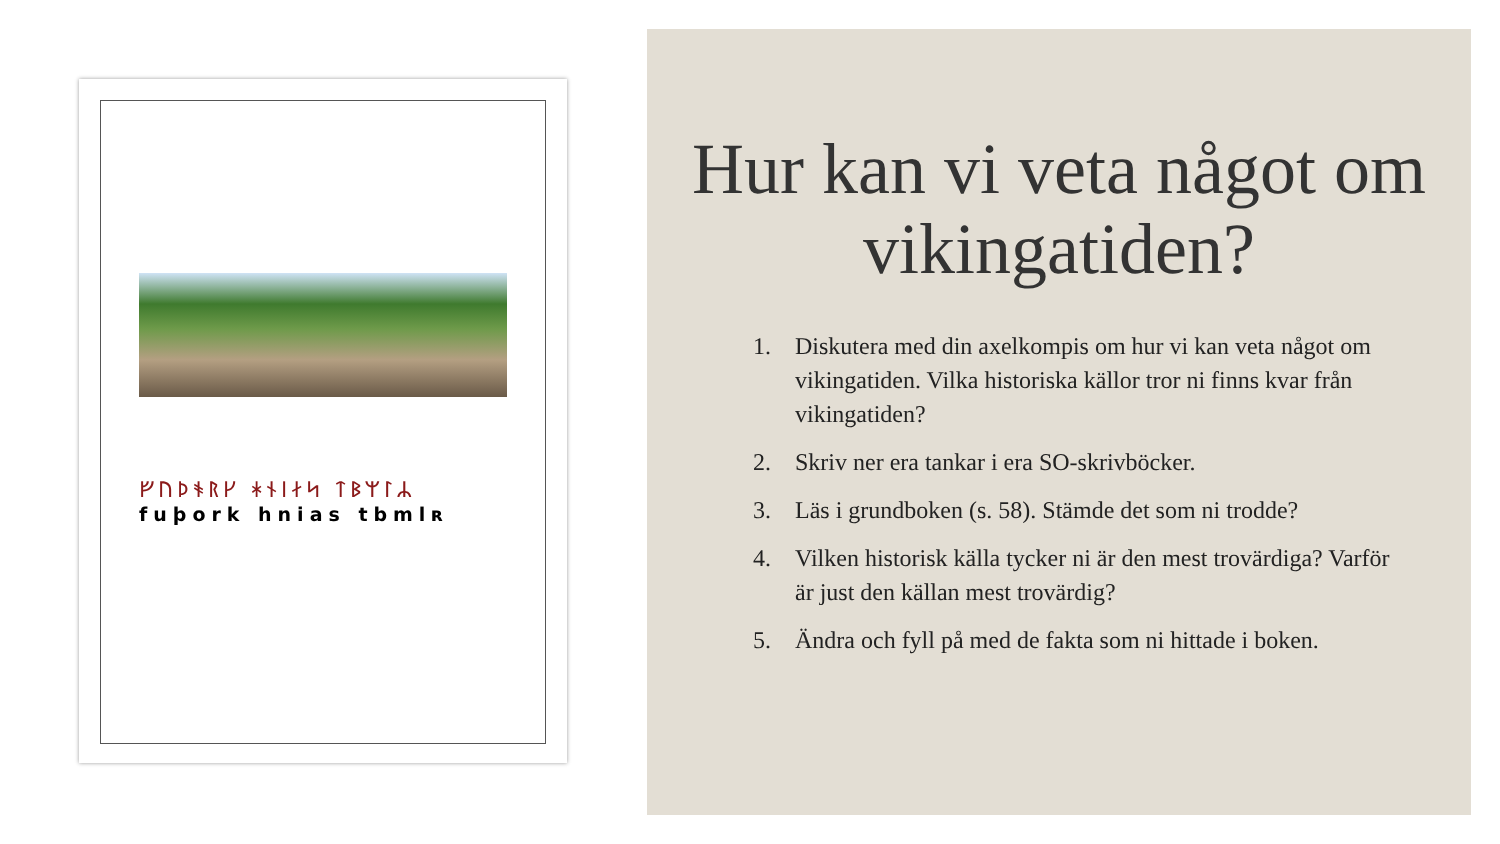ᚠᚢᚦᚬᚱᚴ ᚼᚾᛁᛅᛋ ᛏᛒᛘᛚᛦ
fuþork hnias tbmlʀ
Hur kan vi veta något om vikingatiden?
1. Diskutera med din axelkompis om hur vi kan veta något om vikingatiden. Vilka historiska källor tror ni finns kvar från vikingatiden?
2. Skriv ner era tankar i era SO-skrivböcker.
3. Läs i grundboken (s. 58). Stämde det som ni trodde?
4. Vilken historisk källa tycker ni är den mest trovärdiga? Varför är just den källan mest trovärdig?
5. Ändra och fyll på med de fakta som ni hittade i boken.